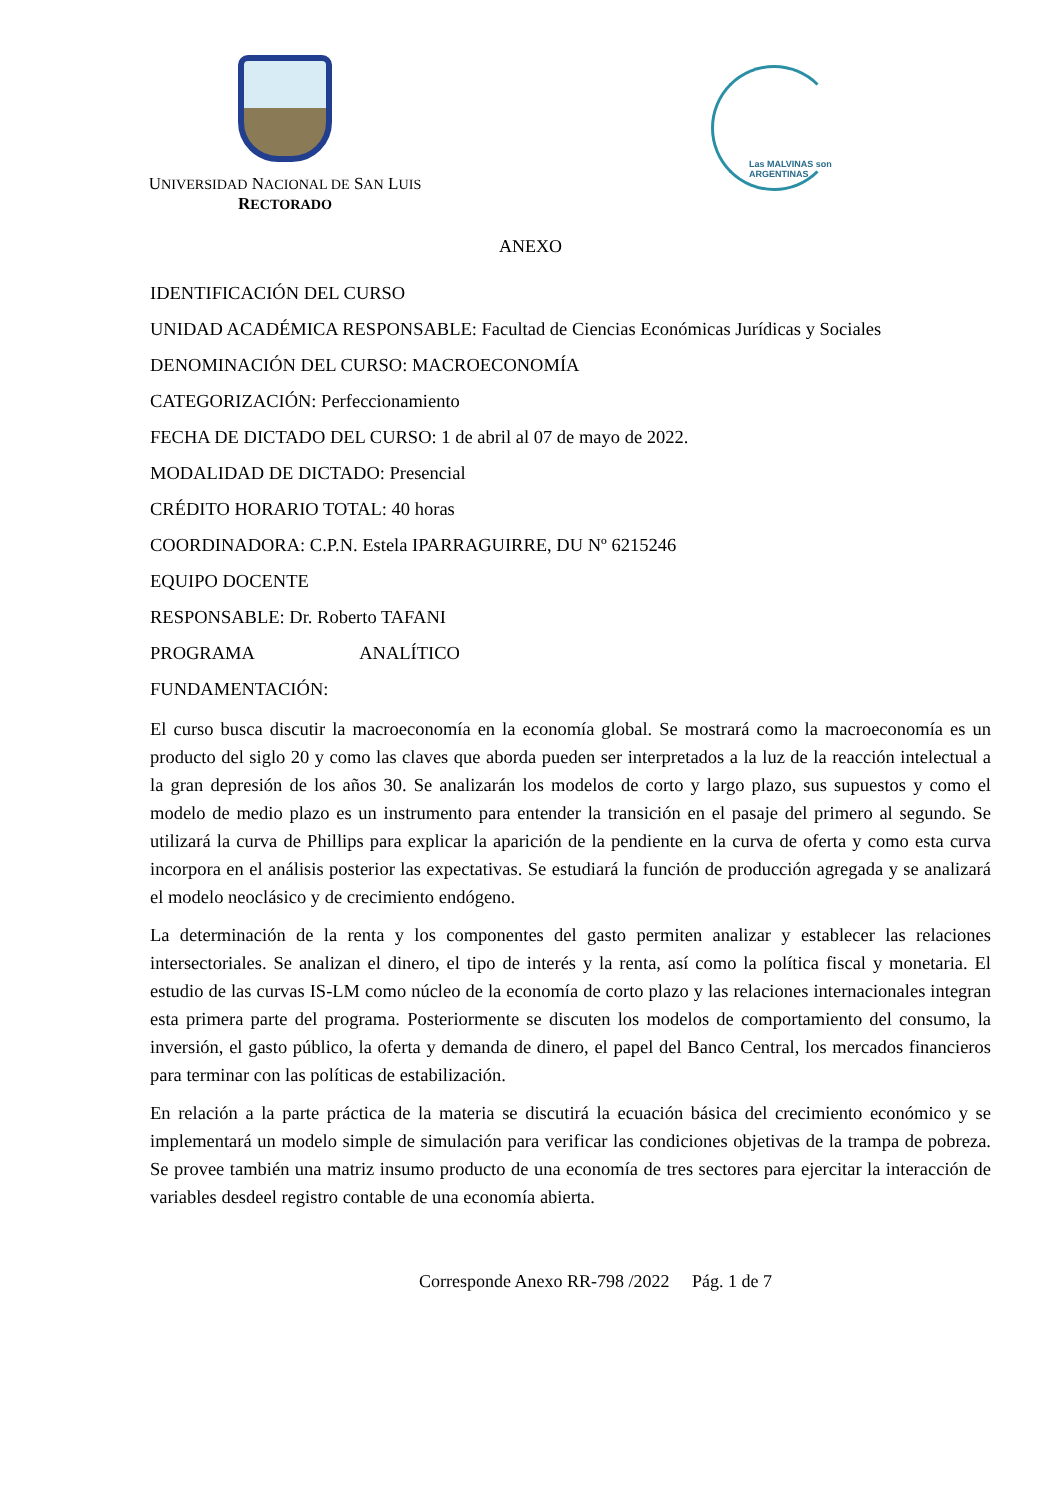UNIVERSIDAD NACIONAL DE SAN LUIS
RECTORADO
Las MALVINAS son ARGENTINAS
ANEXO
IDENTIFICACIÓN DEL CURSO
UNIDAD ACADÉMICA RESPONSABLE: Facultad de Ciencias Económicas Jurídicas y Sociales
DENOMINACIÓN DEL CURSO: MACROECONOMÍA
CATEGORIZACIÓN: Perfeccionamiento
FECHA DE DICTADO DEL CURSO: 1 de abril al 07 de mayo de 2022.
MODALIDAD DE DICTADO: Presencial
CRÉDITO HORARIO TOTAL: 40 horas
COORDINADORA: C.P.N. Estela IPARRAGUIRRE, DU Nº 6215246
EQUIPO DOCENTE
RESPONSABLE: Dr. Roberto TAFANI
PROGRAMA ANALÍTICO
FUNDAMENTACIÓN:
El curso busca discutir la macroeconomía en la economía global. Se mostrará como la macroeconomía es un producto del siglo 20 y como las claves que aborda pueden ser interpretados a la luz de la reacción intelectual a la gran depresión de los años 30. Se analizarán los modelos de corto y largo plazo, sus supuestos y como el modelo de medio plazo es un instrumento para entender la transición en el pasaje del primero al segundo. Se utilizará la curva de Phillips para explicar la aparición de la pendiente en la curva de oferta y como esta curva incorpora en el análisis posterior las expectativas. Se estudiará la función de producción agregada y se analizará el modelo neoclásico y de crecimiento endógeno.
La determinación de la renta y los componentes del gasto permiten analizar y establecer las relaciones intersectoriales. Se analizan el dinero, el tipo de interés y la renta, así como la política fiscal y monetaria. El estudio de las curvas IS-LM como núcleo de la economía de corto plazo y las relaciones internacionales integran esta primera parte del programa. Posteriormente se discuten los modelos de comportamiento del consumo, la inversión, el gasto público, la oferta y demanda de dinero, el papel del Banco Central, los mercados financieros para terminar con las políticas de estabilización.
En relación a la parte práctica de la materia se discutirá la ecuación básica del crecimiento económico y se implementará un modelo simple de simulación para verificar las condiciones objetivas de la trampa de pobreza. Se provee también una matriz insumo producto de una economía de tres sectores para ejercitar la interacción de variables desdeel registro contable de una economía abierta.
Corresponde Anexo RR-798 /2022 Pág. 1 de 7